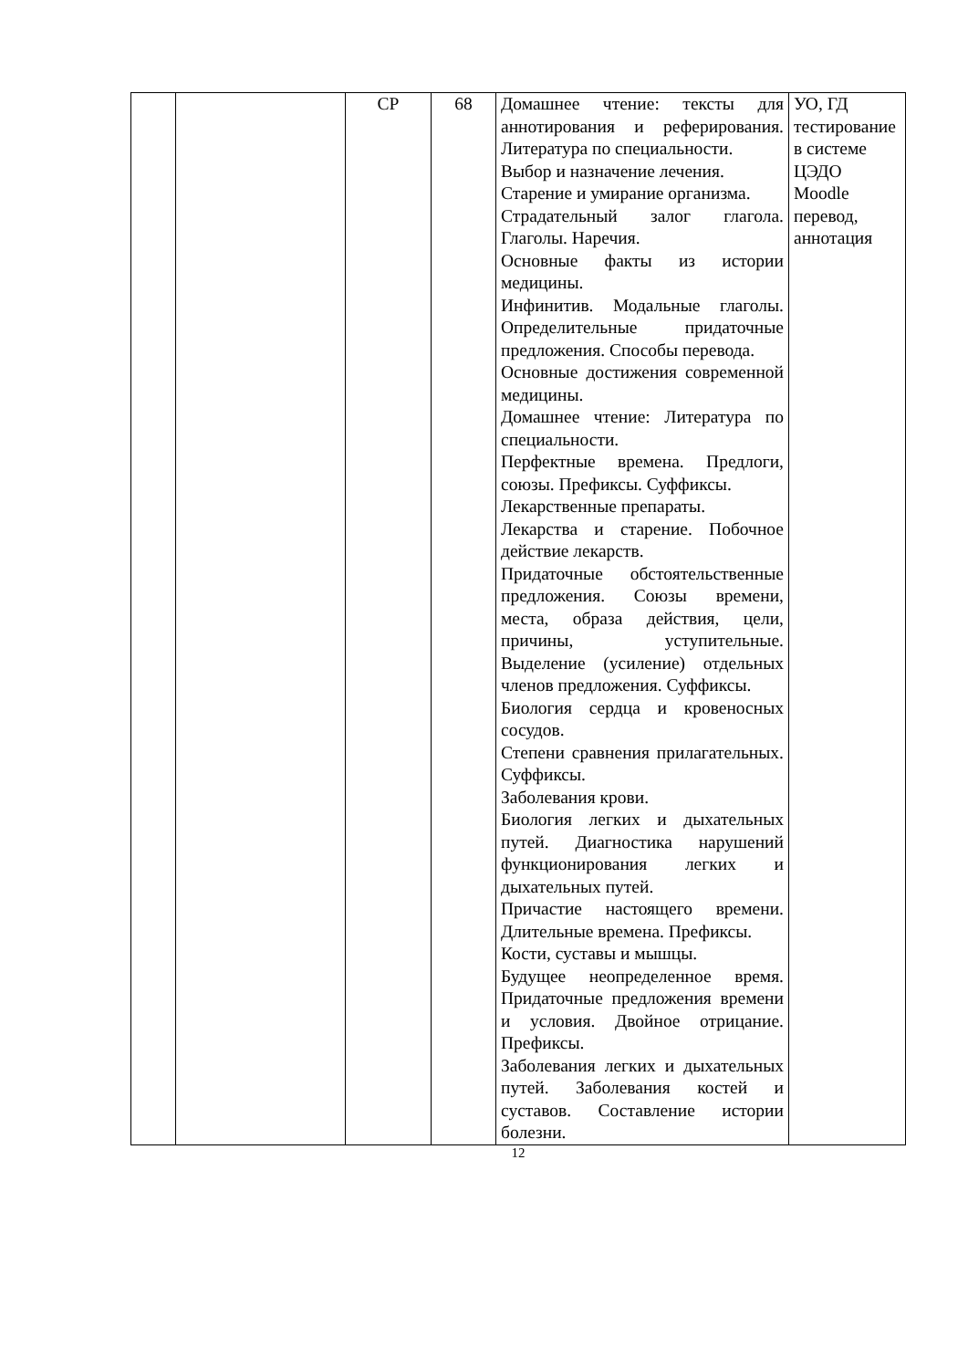| | | СР | 68 | Домашнее чтение: тексты для аннотирования и реферирования. Литература по специальности. Выбор и назначение лечения. Старение и умирание организма. Страдательный залог глагола. Глаголы. Наречия. Основные факты из истории медицины. Инфинитив. Модальные глаголы. Определительные придаточные предложения. Способы перевода. Основные достижения современной медицины. Домашнее чтение: Литература по специальности. Перфектные времена. Предлоги, союзы. Префиксы. Суффиксы. Лекарственные препараты. Лекарства и старение. Побочное действие лекарств. Придаточные обстоятельственные предложения. Союзы времени, места, образа действия, цели, причины, уступительные. Выделение (усиление) отдельных членов предложения. Суффиксы. Биология сердца и кровеносных сосудов. Степени сравнения прилагательных. Суффиксы. Заболевания крови. Биология легких и дыхательных путей. Диагностика нарушений функционирования легких и дыхательных путей. Причастие настоящего времени. Длительные времена. Префиксы. Кости, суставы и мышцы. Будущее неопределенное время. Придаточные предложения времени и условия. Двойное отрицание. Префиксы. Заболевания легких и дыхательных путей. Заболевания костей и суставов. Составление истории болезни. | УО, ГД тестирование в системе ЦЭДО Moodle перевод, аннотация |
12